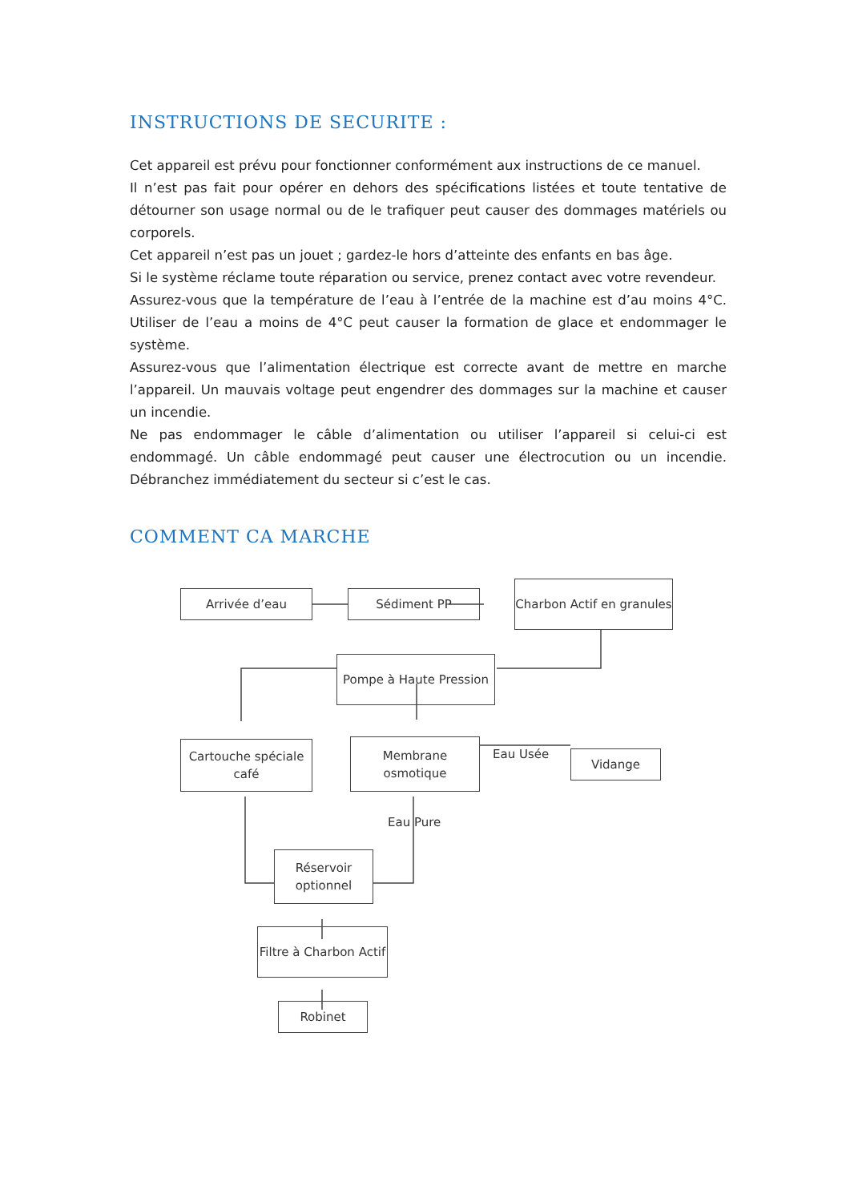INSTRUCTIONS DE SECURITE :
Cet appareil est prévu pour fonctionner conformément aux instructions de ce manuel.
Il n’est pas fait pour opérer en dehors des spécifications listées et toute tentative de détourner son usage normal ou de le trafiquer peut causer des dommages matériels ou corporels.
Cet appareil n’est pas un jouet ; gardez-le hors d’atteinte des enfants en bas âge.
Si le système réclame toute réparation ou service, prenez contact avec votre revendeur.
Assurez-vous que la température de l’eau à l’entrée de la machine est d’au moins 4°C. Utiliser de l’eau a moins de 4°C peut causer la formation de glace et endommager le système.
Assurez-vous que l’alimentation électrique est correcte avant de mettre en marche l’appareil. Un mauvais voltage peut engendrer des dommages sur la machine et causer un incendie.
Ne pas endommager le câble d’alimentation ou utiliser l’appareil si celui-ci est endommagé. Un câble endommagé peut causer une électrocution ou un incendie. Débranchez immédiatement du secteur si c’est le cas.
COMMENT CA MARCHE
Arrivée d’eau Sédiment PP
Charbon Actif en granules
Pompe à Haute Pression
Cartouche spéciale café
Membrane osmotique
Eau Usée Vidange
Eau Pure
Réservoir optionnel
Filtre à Charbon Actif
Robinet